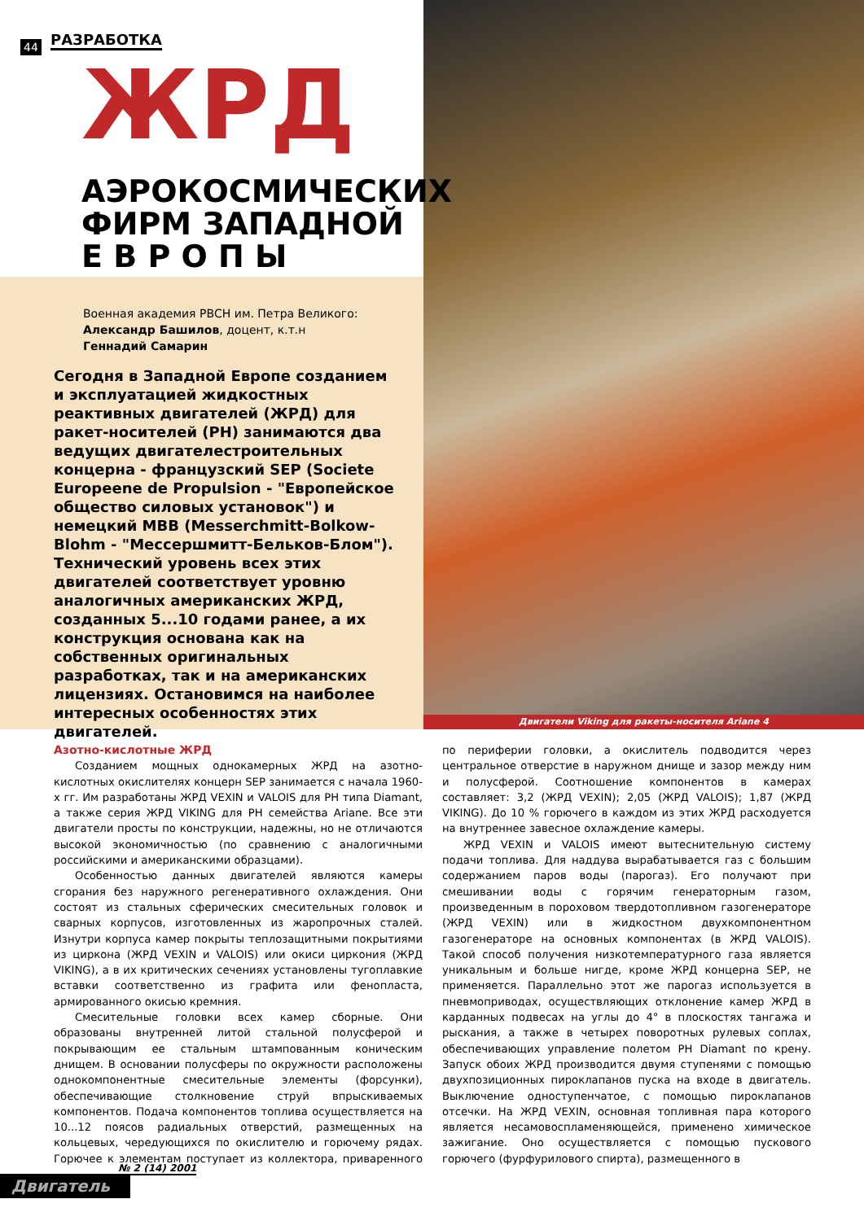44 РАЗРАБОТКА
ЖРД
АЭРОКОСМИЧЕСКИХ
ФИРМ ЗАПАДНОЙ
Е В Р О П Ы
Военная академия РВСН им. Петра Великого:
Александр Башилов, доцент, к.т.н
Геннадий Самарин
Сегодня в Западной Европе созданием и эксплуатацией жидкостных реактивных двигателей (ЖРД) для ракет-носителей (РН) занимаются два ведущих двигателестроительных концерна - французский SEP (Societe Europeene de Propulsion - "Европейское общество силовых установок") и немецкий MBB (Messerchmitt-Bolkow-Blohm - "Мессершмитт-Бельков-Блом"). Технический уровень всех этих двигателей соответствует уровню аналогичных американских ЖРД, созданных 5...10 годами ранее, а их конструкция основана как на собственных оригинальных разработках, так и на американских лицензиях. Остановимся на наиболее интересных особенностях этих двигателей.
Двигатели Viking для ракеты-носителя Ariane 4
Азотно-кислотные ЖРД
Созданием мощных однокамерных ЖРД на азотно-кислотных окислителях концерн SEP занимается с начала 1960-х гг. Им разработаны ЖРД VEXIN и VALOIS для РН типа Diamant, а также серия ЖРД VIKING для РН семейства Ariane. Все эти двигатели просты по конструкции, надежны, но не отличаются высокой экономичностью (по сравнению с аналогичными российскими и американскими образцами).
Особенностью данных двигателей являются камеры сгорания без наружного регенеративного охлаждения. Они состоят из стальных сферических смесительных головок и сварных корпусов, изготовленных из жаропрочных сталей. Изнутри корпуса камер покрыты теплозащитными покрытиями из циркона (ЖРД VEXIN и VALOIS) или окиси циркония (ЖРД VIKING), а в их критических сечениях установлены тугоплавкие вставки соответственно из графита или фенопласта, армированного окисью кремния.
Смесительные головки всех камер сборные. Они образованы внутренней литой стальной полусферой и покрывающим ее стальным штампованным коническим днищем. В основании полусферы по окружности расположены однокомпонентные смесительные элементы (форсунки), обеспечивающие столкновение струй впрыскиваемых компонентов. Подача компонентов топлива осуществляется на 10...12 поясов радиальных отверстий, размещенных на кольцевых, чередующихся по окислителю и горючему рядах. Горючее к элементам поступает из коллектора, приваренного по периферии головки, а окислитель подводится через центральное отверстие в наружном днище и зазор между ним и полусферой. Соотношение компонентов в камерах составляет: 3,2 (ЖРД VEXIN); 2,05 (ЖРД VALOIS); 1,87 (ЖРД VIKING). До 10 % горючего в каждом из этих ЖРД расходуется на внутреннее завесное охлаждение камеры.
ЖРД VEXIN и VALOIS имеют вытеснительную систему подачи топлива. Для наддува вырабатывается газ с большим содержанием паров воды (парогаз). Его получают при смешивании воды с горячим генераторным газом, произведенным в пороховом твердотопливном газогенераторе (ЖРД VEXIN) или в жидкостном двухкомпонентном газогенераторе на основных компонентах (в ЖРД VALOIS). Такой способ получения низкотемпературного газа является уникальным и больше нигде, кроме ЖРД концерна SEP, не применяется. Параллельно этот же парогаз используется в пневмоприводах, осуществляющих отклонение камер ЖРД в карданных подвесах на углы до 4° в плоскостях тангажа и рыскания, а также в четырех поворотных рулевых соплах, обеспечивающих управление полетом РН Diamant по крену. Запуск обоих ЖРД производится двумя ступенями с помощью двухпозиционных пироклапанов пуска на входе в двигатель. Выключение одноступенчатое, с помощью пироклапанов отсечки. На ЖРД VEXIN, основная топливная пара которого является несамовоспламеняющейся, применено химическое зажигание. Оно осуществляется с помощью пускового горючего (фурфурилового спирта), размещенного в
№ 2 (14) 2001
Двигатель